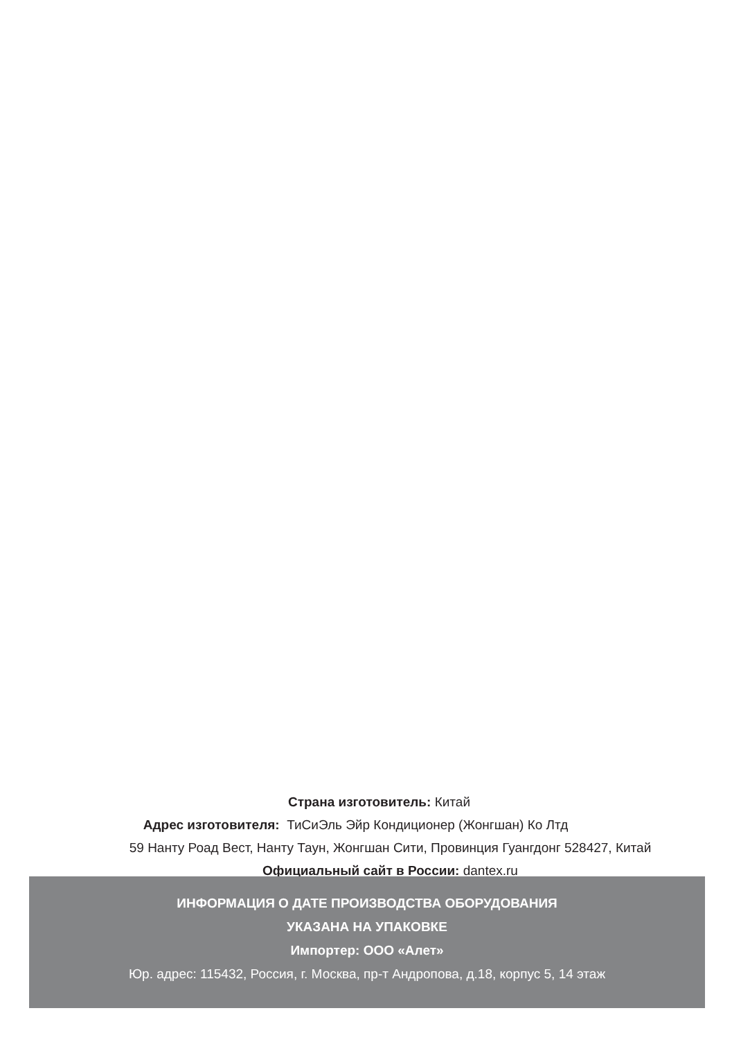Страна изготовитель: Китай
Адрес изготовителя: ТиСиЭль Эйр Кондиционер (Жонгшан) Ко Лтд
59 Нанту Роад Вест, Нанту Таун, Жонгшан Сити, Провинция Гуангдонг 528427, Китай
Официальный сайт в России: dantex.ru
ИНФОРМАЦИЯ О ДАТЕ ПРОИЗВОДСТВА ОБОРУДОВАНИЯ
УКАЗАНА НА УПАКОВКЕ
Импортер: ООО «Алет»
Юр. адрес: 115432, Россия, г. Москва, пр-т Андропова, д.18, корпус 5, 14 этаж